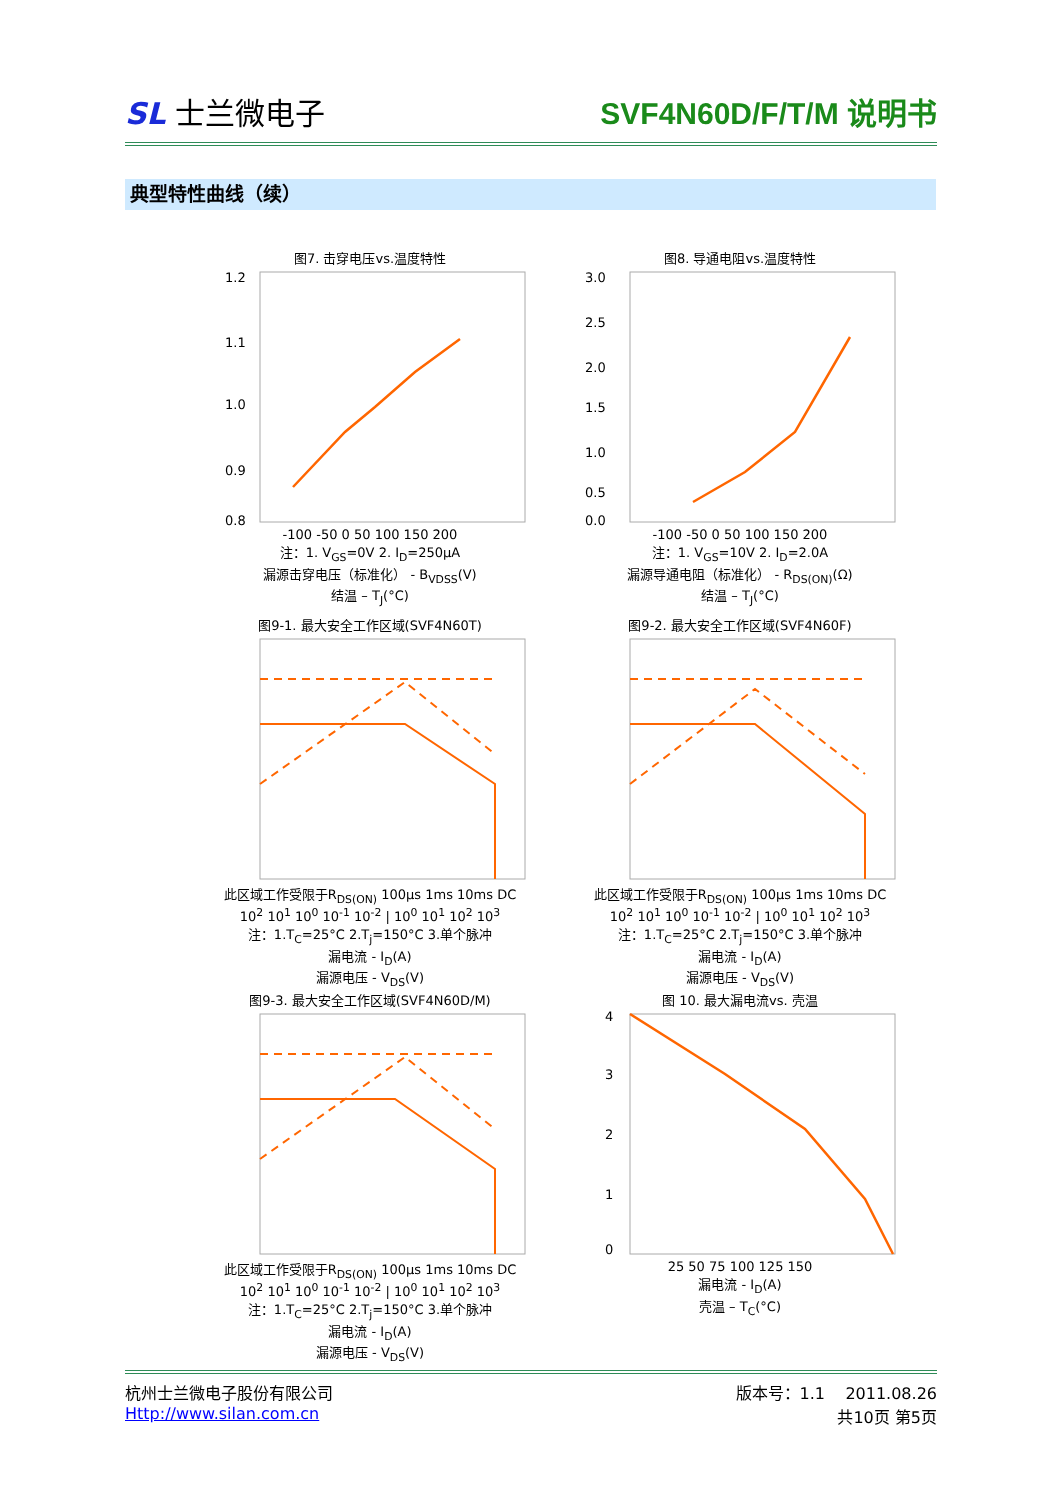SL 士兰微电子 SVF4N60D/F/T/M 说明书
典型特性曲线（续）
图7. 击穿电压vs.温度特性
1.2
1.1
1.0
0.9
0.8
-100 -50 0 50 100 150 200
注：1. V<sub>GS</sub>=0V 2. I<sub>D</sub>=250μA
漏源击穿电压（标准化） - B<sub>VDSS</sub>(V)
结温 – T<sub>J</sub>(°C)
图8. 导通电阻vs.温度特性
3.0
2.5
2.0
1.5
1.0
0.5
0.0
-100 -50 0 50 100 150 200
注：1. V<sub>GS</sub>=10V 2. I<sub>D</sub>=2.0A
漏源导通电阻（标准化） - R<sub>DS(ON)</sub>(Ω)
结温 – T<sub>J</sub>(°C)
图9-1. 最大安全工作区域(SVF4N60T)
此区域工作受限于R<sub>DS(ON)</sub> 100μs 1ms 10ms DC
10<sup>2</sup> 10<sup>1</sup> 10<sup>0</sup> 10<sup>-1</sup> 10<sup>-2</sup> | 10<sup>0</sup> 10<sup>1</sup> 10<sup>2</sup> 10<sup>3</sup>
注：1.T<sub>C</sub>=25°C 2.T<sub>j</sub>=150°C 3.单个脉冲
漏电流 - I<sub>D</sub>(A)
漏源电压 - V<sub>DS</sub>(V)
图9-2. 最大安全工作区域(SVF4N60F)
此区域工作受限于R<sub>DS(ON)</sub> 100μs 1ms 10ms DC
10<sup>2</sup> 10<sup>1</sup> 10<sup>0</sup> 10<sup>-1</sup> 10<sup>-2</sup> | 10<sup>0</sup> 10<sup>1</sup> 10<sup>2</sup> 10<sup>3</sup>
注：1.T<sub>C</sub>=25°C 2.T<sub>j</sub>=150°C 3.单个脉冲
漏电流 - I<sub>D</sub>(A)
漏源电压 - V<sub>DS</sub>(V)
图9-3. 最大安全工作区域(SVF4N60D/M)
此区域工作受限于R<sub>DS(ON)</sub> 100μs 1ms 10ms DC
10<sup>2</sup> 10<sup>1</sup> 10<sup>0</sup> 10<sup>-1</sup> 10<sup>-2</sup> | 10<sup>0</sup> 10<sup>1</sup> 10<sup>2</sup> 10<sup>3</sup>
注：1.T<sub>C</sub>=25°C 2.T<sub>j</sub>=150°C 3.单个脉冲
漏电流 - I<sub>D</sub>(A)
漏源电压 - V<sub>DS</sub>(V)
图 10. 最大漏电流vs. 壳温
4
3
2
1
0
25 50 75 100 125 150
漏电流 - I<sub>D</sub>(A)
壳温 – T<sub>C</sub>(°C)
杭州士兰微电子股份有限公司
Http://www.silan.com.cn
版本号：1.1 2011.08.26
共10页 第5页